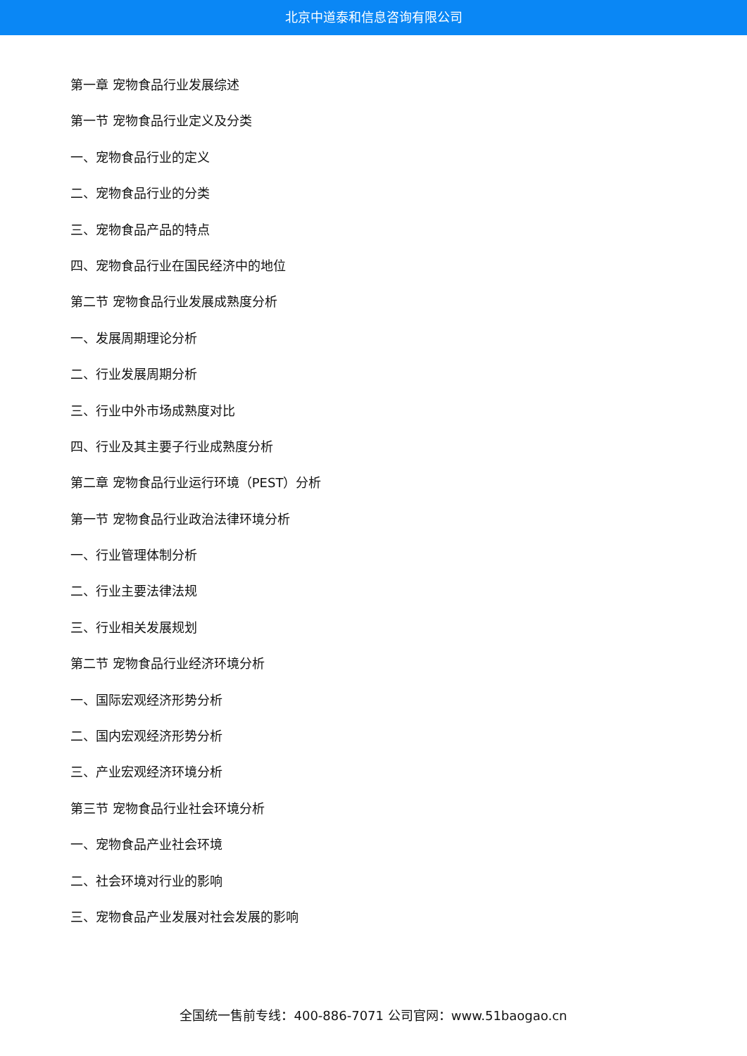北京中道泰和信息咨询有限公司
第一章 宠物食品行业发展综述
第一节 宠物食品行业定义及分类
一、宠物食品行业的定义
二、宠物食品行业的分类
三、宠物食品产品的特点
四、宠物食品行业在国民经济中的地位
第二节 宠物食品行业发展成熟度分析
一、发展周期理论分析
二、行业发展周期分析
三、行业中外市场成熟度对比
四、行业及其主要子行业成熟度分析
第二章 宠物食品行业运行环境（PEST）分析
第一节 宠物食品行业政治法律环境分析
一、行业管理体制分析
二、行业主要法律法规
三、行业相关发展规划
第二节 宠物食品行业经济环境分析
一、国际宏观经济形势分析
二、国内宏观经济形势分析
三、产业宏观经济环境分析
第三节 宠物食品行业社会环境分析
一、宠物食品产业社会环境
二、社会环境对行业的影响
三、宠物食品产业发展对社会发展的影响
全国统一售前专线：400-886-7071 公司官网：www.51baogao.cn